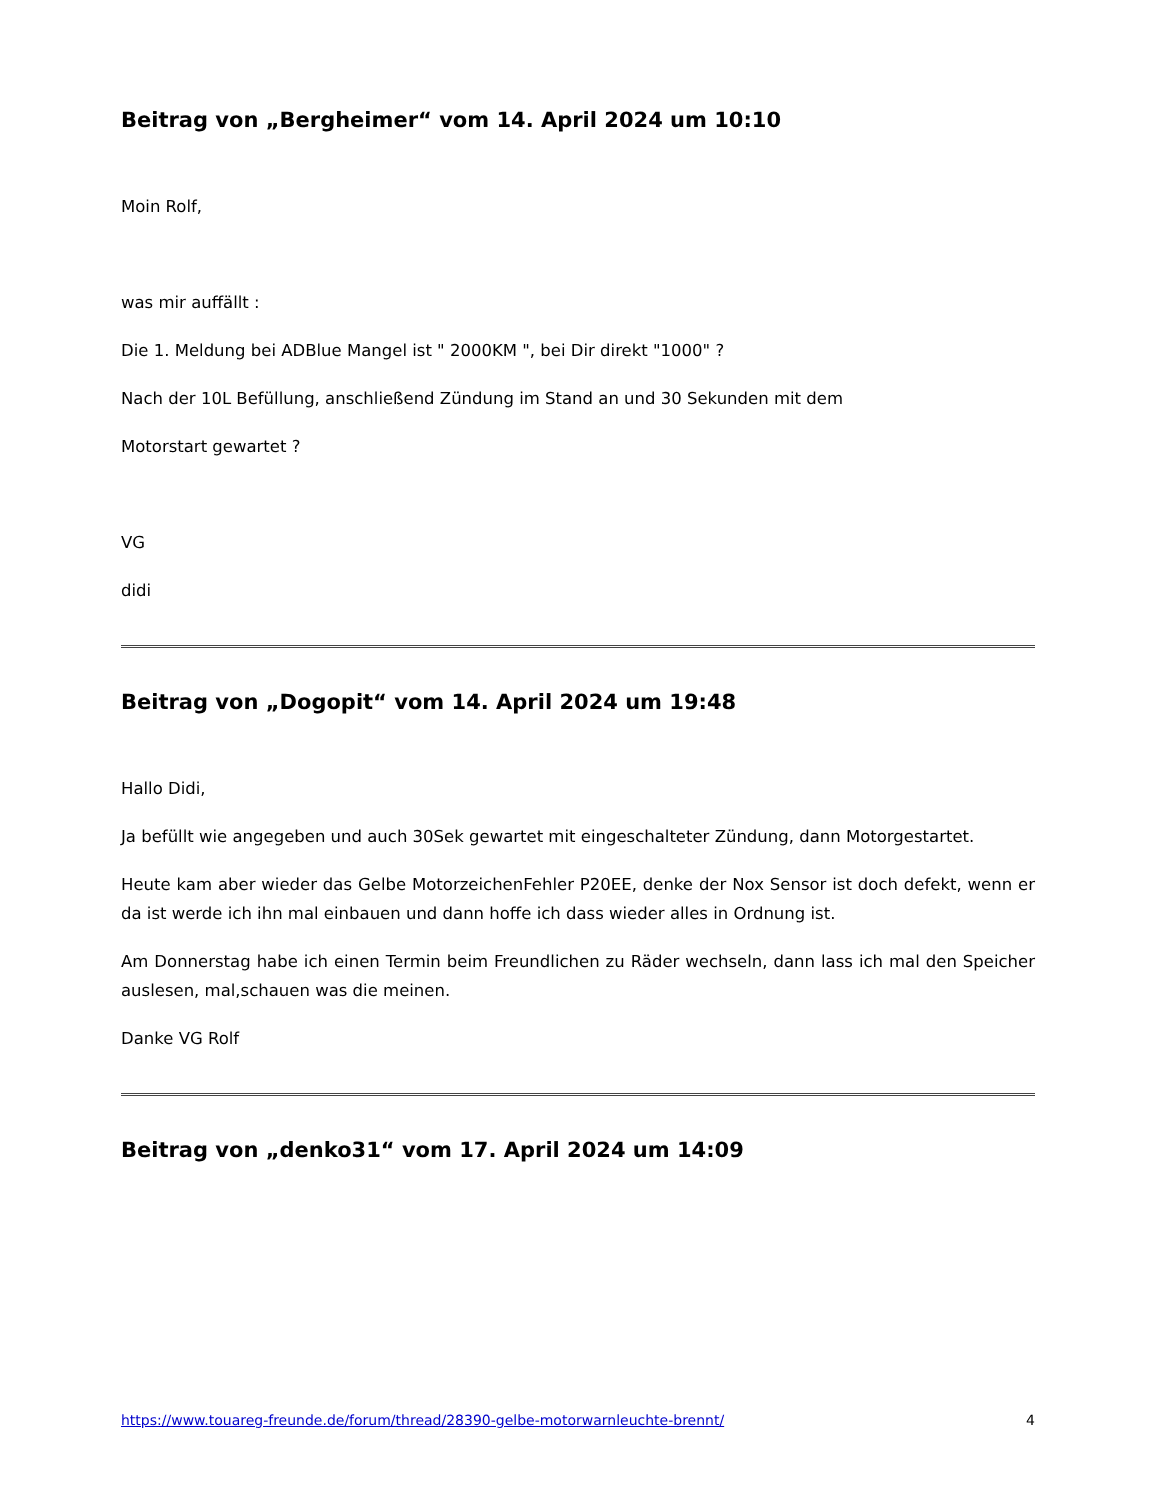Beitrag von „Bergheimer“ vom 14. April 2024 um 10:10
Moin Rolf,
was mir auffällt :
Die 1. Meldung bei ADBlue Mangel ist " 2000KM ", bei Dir direkt "1000" ?
Nach der 10L Befüllung, anschließend Zündung im Stand an und 30 Sekunden mit dem
Motorstart gewartet ?
VG
didi
Beitrag von „Dogopit“ vom 14. April 2024 um 19:48
Hallo Didi,
Ja befüllt wie angegeben und auch 30Sek gewartet mit eingeschalteter Zündung, dann Motorgestartet.
Heute kam aber wieder das Gelbe MotorzeichenFehler P20EE, denke der Nox Sensor ist doch defekt, wenn er da ist werde ich ihn mal einbauen und dann hoffe ich dass wieder alles in Ordnung ist.
Am Donnerstag habe ich einen Termin beim Freundlichen zu Räder wechseln, dann lass ich mal den Speicher auslesen, mal,schauen was die meinen.
Danke VG Rolf
Beitrag von „denko31“ vom 17. April 2024 um 14:09
https://www.touareg-freunde.de/forum/thread/28390-gelbe-motorwarnleuchte-brennt/ 4